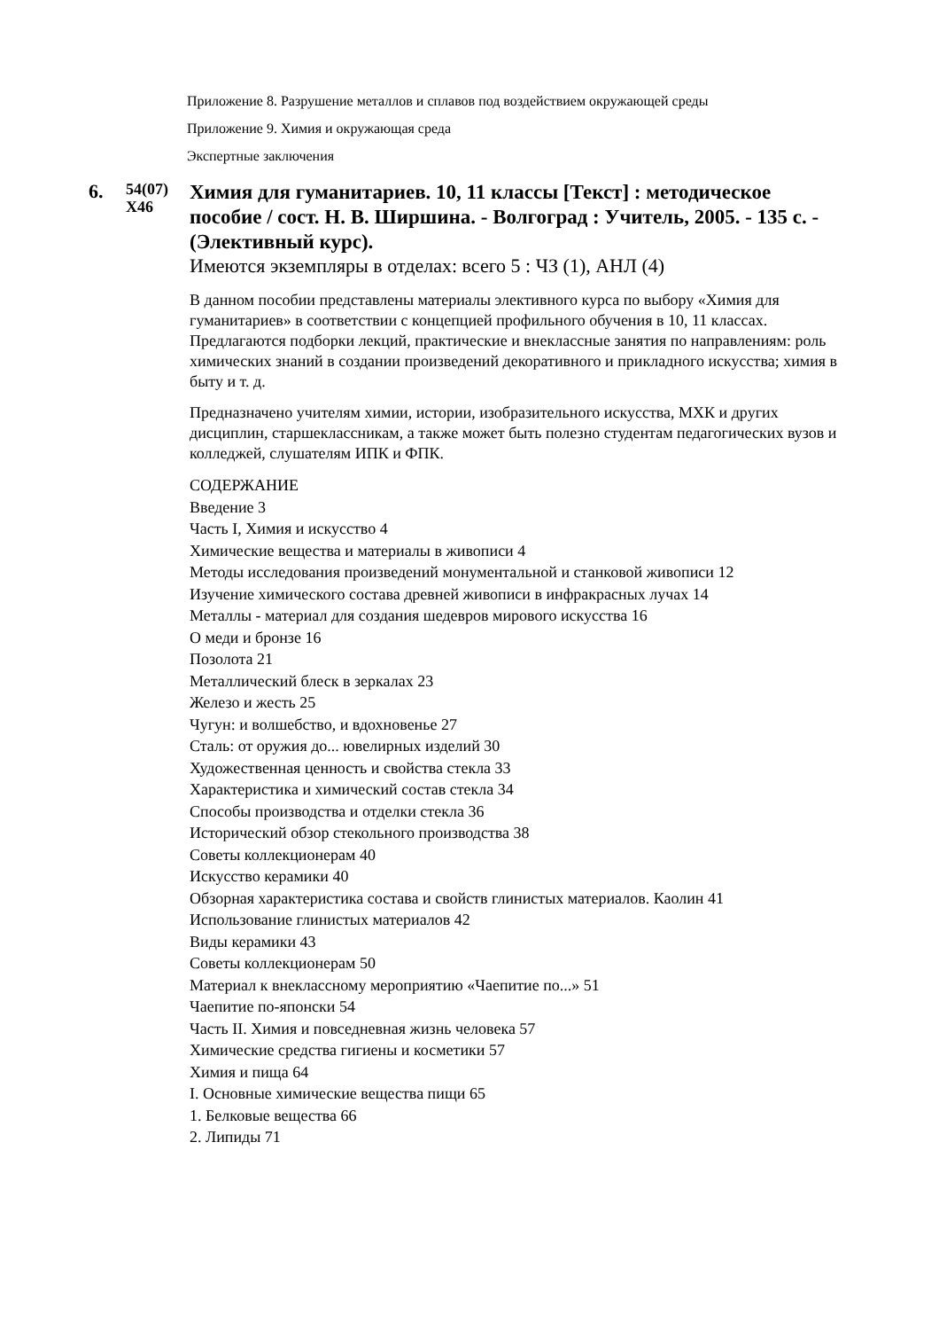Приложение 8. Разрушение металлов и сплавов под воздействием окружающей среды
Приложение 9. Химия и окружающая среда
Экспертные заключения
6.
54(07)
Х46
Химия для гуманитариев. 10, 11 классы [Текст] : методическое пособие / сост. Н. В. Ширшина. - Волгоград : Учитель, 2005. - 135 с. - (Элективный курс).
Имеются экземпляры в отделах: всего 5 : ЧЗ (1), АНЛ (4)
В данном пособии представлены материалы элективного курса по выбору «Химия для гуманитариев» в соответствии с концепцией профильного обучения в 10, 11 классах.
Предлагаются подборки лекций, практические и внеклассные занятия по направлениям: роль химических знаний в создании произведений декоративного и прикладного искусства; химия в быту и т. д.
Предназначено учителям химии, истории, изобразительного искусства, МХК и других дисциплин, старшеклассникам, а также может быть полезно студентам педагогических вузов и колледжей, слушателям ИПК и ФПК.
СОДЕРЖАНИЕ
Введение 3
Часть I, Химия и искусство 4
Химические вещества и материалы в живописи 4
Методы исследования произведений монументальной и станковой живописи 12
Изучение химического состава древней живописи в инфракрасных лучах 14
Металлы - материал для создания шедевров мирового искусства 16
О меди и бронзе 16
Позолота 21
Металлический блеск в зеркалах 23
Железо и жесть 25
Чугун: и волшебство, и вдохновенье 27
Сталь: от оружия до... ювелирных изделий 30
Художественная ценность и свойства стекла 33
Характеристика и химический состав стекла 34
Способы производства и отделки стекла 36
Исторический обзор стекольного производства 38
Советы коллекционерам 40
Искусство керамики 40
Обзорная характеристика состава и свойств глинистых материалов. Каолин 41
Использование глинистых материалов 42
Виды керамики 43
Советы коллекционерам 50
Материал к внеклассному мероприятию «Чаепитие по...» 51
Чаепитие по-японски 54
Часть II. Химия и повседневная жизнь человека 57
Химические средства гигиены и косметики 57
Химия и пища 64
I. Основные химические вещества пищи 65
1. Белковые вещества 66
2. Липиды 71